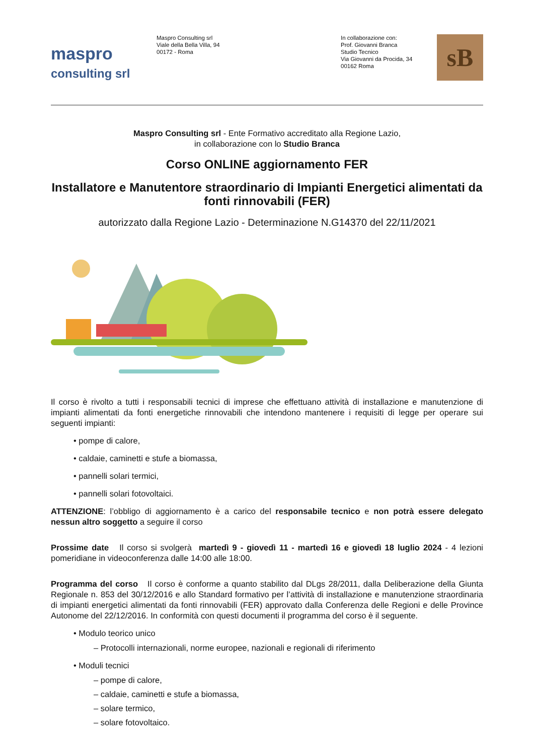maspro
consulting srl
Maspro Consulting srl
Viale della Bella Villa, 94
00172 - Roma
In collaborazione con:
Prof. Giovanni Branca
Studio Tecnico
Via Giovanni da Procida, 34
00162 Roma
sB
Maspro Consulting srl - Ente Formativo accreditato alla Regione Lazio,
in collaborazione con lo Studio Branca
Corso ONLINE aggiornamento FER
Installatore e Manutentore straordinario di Impianti Energetici alimentati da fonti rinnovabili (FER)
autorizzato dalla Regione Lazio - Determinazione N.G14370 del 22/11/2021
Il corso è rivolto a tutti i responsabili tecnici di imprese che effettuano attività di installazione e manutenzione di impianti alimentati da fonti energetiche rinnovabili che intendono mantenere i requisiti di legge per operare sui seguenti impianti:
• pompe di calore,
• caldaie, caminetti e stufe a biomassa,
• pannelli solari termici,
• pannelli solari fotovoltaici.
ATTENZIONE: l’obbligo di aggiornamento è a carico del responsabile tecnico e non potrà essere delegato nessun altro soggetto a seguire il corso
Prossime date Il corso si svolgerà martedì 9 - giovedì 11 - martedì 16 e giovedì 18 luglio 2024 - 4 lezioni pomeridiane in videoconferenza dalle 14:00 alle 18:00.
Programma del corso Il corso è conforme a quanto stabilito dal DLgs 28/2011, dalla Deliberazione della Giunta Regionale n. 853 del 30/12/2016 e allo Standard formativo per l’attività di installazione e manutenzione straordinaria di impianti energetici alimentati da fonti rinnovabili (FER) approvato dalla Conferenza delle Regioni e delle Province Autonome del 22/12/2016. In conformità con questi documenti il programma del corso è il seguente.
• Modulo teorico unico
– Protocolli internazionali, norme europee, nazionali e regionali di riferimento
• Moduli tecnici
– pompe di calore,
– caldaie, caminetti e stufe a biomassa,
– solare termico,
– solare fotovoltaico.